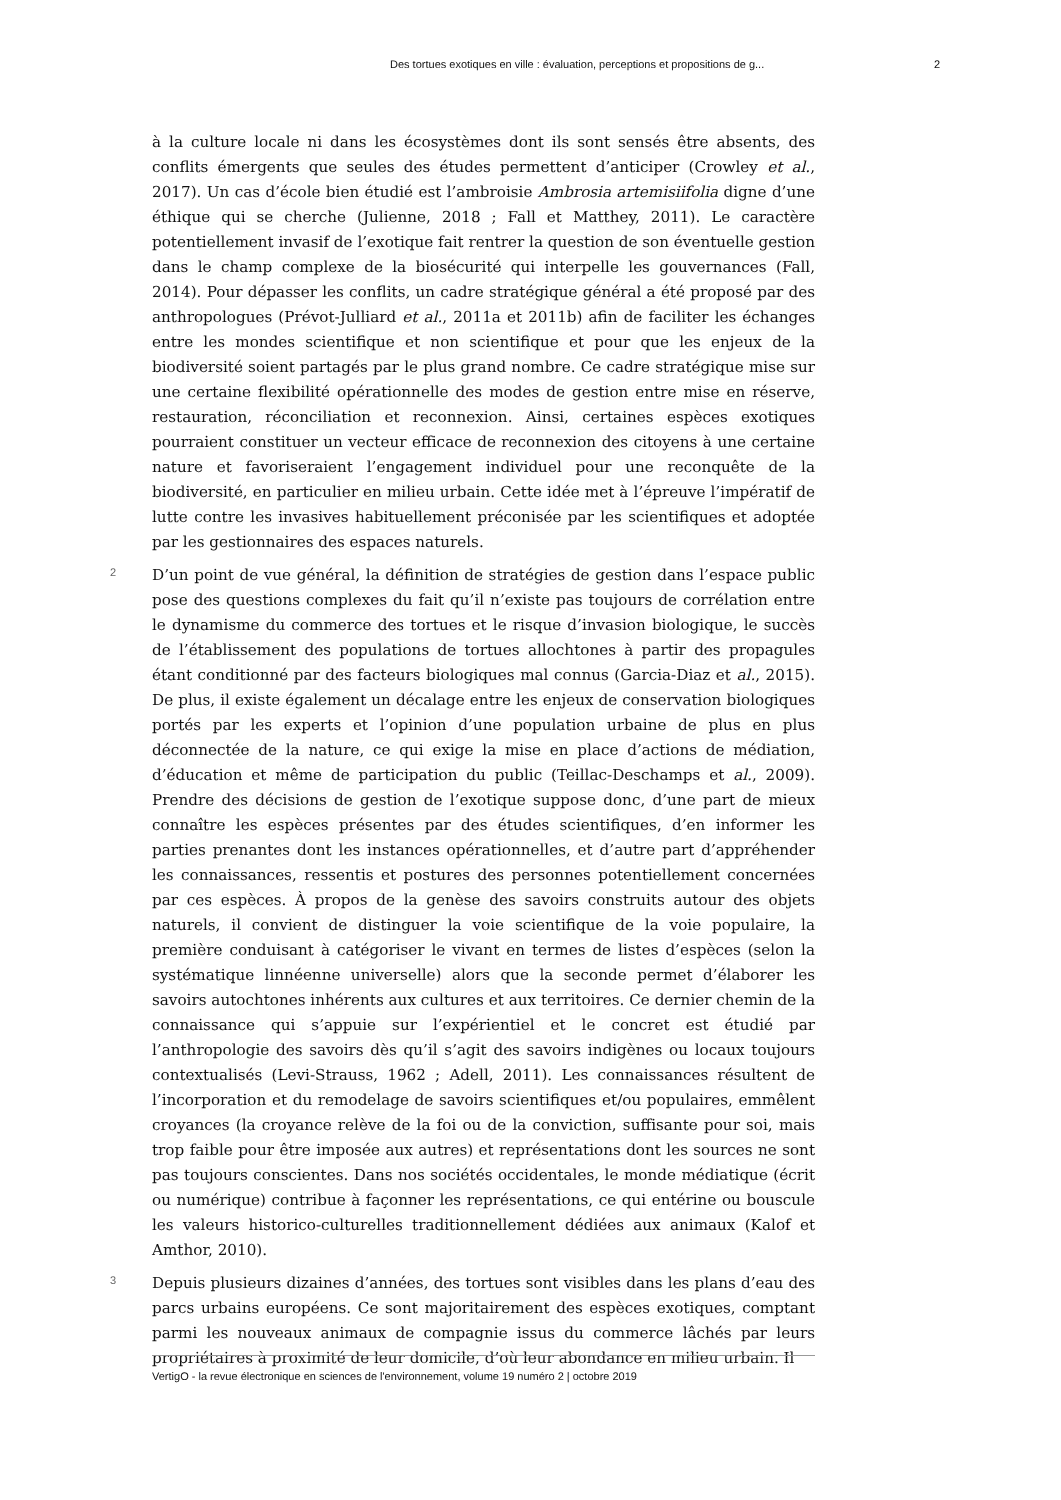Des tortues exotiques en ville : évaluation, perceptions et propositions de g... 2
à la culture locale ni dans les écosystèmes dont ils sont sensés être absents, des conflits émergents que seules des études permettent d’anticiper (Crowley et al., 2017). Un cas d’école bien étudié est l’ambroisie Ambrosia artemisiifolia digne d’une éthique qui se cherche (Julienne, 2018 ; Fall et Matthey, 2011). Le caractère potentiellement invasif de l’exotique fait rentrer la question de son éventuelle gestion dans le champ complexe de la biosécurité qui interpelle les gouvernances (Fall, 2014). Pour dépasser les conflits, un cadre stratégique général a été proposé par des anthropologues (Prévot-Julliard et al., 2011a et 2011b) afin de faciliter les échanges entre les mondes scientifique et non scientifique et pour que les enjeux de la biodiversité soient partagés par le plus grand nombre. Ce cadre stratégique mise sur une certaine flexibilité opérationnelle des modes de gestion entre mise en réserve, restauration, réconciliation et reconnexion. Ainsi, certaines espèces exotiques pourraient constituer un vecteur efficace de reconnexion des citoyens à une certaine nature et favoriseraient l’engagement individuel pour une reconquête de la biodiversité, en particulier en milieu urbain. Cette idée met à l’épreuve l’impératif de lutte contre les invasives habituellement préconisée par les scientifiques et adoptée par les gestionnaires des espaces naturels.
2
D’un point de vue général, la définition de stratégies de gestion dans l’espace public pose des questions complexes du fait qu’il n’existe pas toujours de corrélation entre le dynamisme du commerce des tortues et le risque d’invasion biologique, le succès de l’établissement des populations de tortues allochtones à partir des propagules étant conditionné par des facteurs biologiques mal connus (Garcia-Diaz et al., 2015). De plus, il existe également un décalage entre les enjeux de conservation biologiques portés par les experts et l’opinion d’une population urbaine de plus en plus déconnectée de la nature, ce qui exige la mise en place d’actions de médiation, d’éducation et même de participation du public (Teillac-Deschamps et al., 2009). Prendre des décisions de gestion de l’exotique suppose donc, d’une part de mieux connaître les espèces présentes par des études scientifiques, d’en informer les parties prenantes dont les instances opérationnelles, et d’autre part d’appréhender les connaissances, ressentis et postures des personnes potentiellement concernées par ces espèces. À propos de la genèse des savoirs construits autour des objets naturels, il convient de distinguer la voie scientifique de la voie populaire, la première conduisant à catégoriser le vivant en termes de listes d’espèces (selon la systématique linnéenne universelle) alors que la seconde permet d’élaborer les savoirs autochtones inhérents aux cultures et aux territoires. Ce dernier chemin de la connaissance qui s’appuie sur l’expérientiel et le concret est étudié par l’anthropologie des savoirs dès qu’il s’agit des savoirs indigènes ou locaux toujours contextualisés (Levi-Strauss, 1962 ; Adell, 2011). Les connaissances résultent de l’incorporation et du remodelage de savoirs scientifiques et/ou populaires, emmêlent croyances (la croyance relève de la foi ou de la conviction, suffisante pour soi, mais trop faible pour être imposée aux autres) et représentations dont les sources ne sont pas toujours conscientes. Dans nos sociétés occidentales, le monde médiatique (écrit ou numérique) contribue à façonner les représentations, ce qui entérine ou bouscule les valeurs historico-culturelles traditionnellement dédiées aux animaux (Kalof et Amthor, 2010).
3
Depuis plusieurs dizaines d’années, des tortues sont visibles dans les plans d’eau des parcs urbains européens. Ce sont majoritairement des espèces exotiques, comptant parmi les nouveaux animaux de compagnie issus du commerce lâchés par leurs propriétaires à proximité de leur domicile, d’où leur abondance en milieu urbain. Il
VertigO - la revue électronique en sciences de l'environnement, volume 19 numéro 2 | octobre 2019